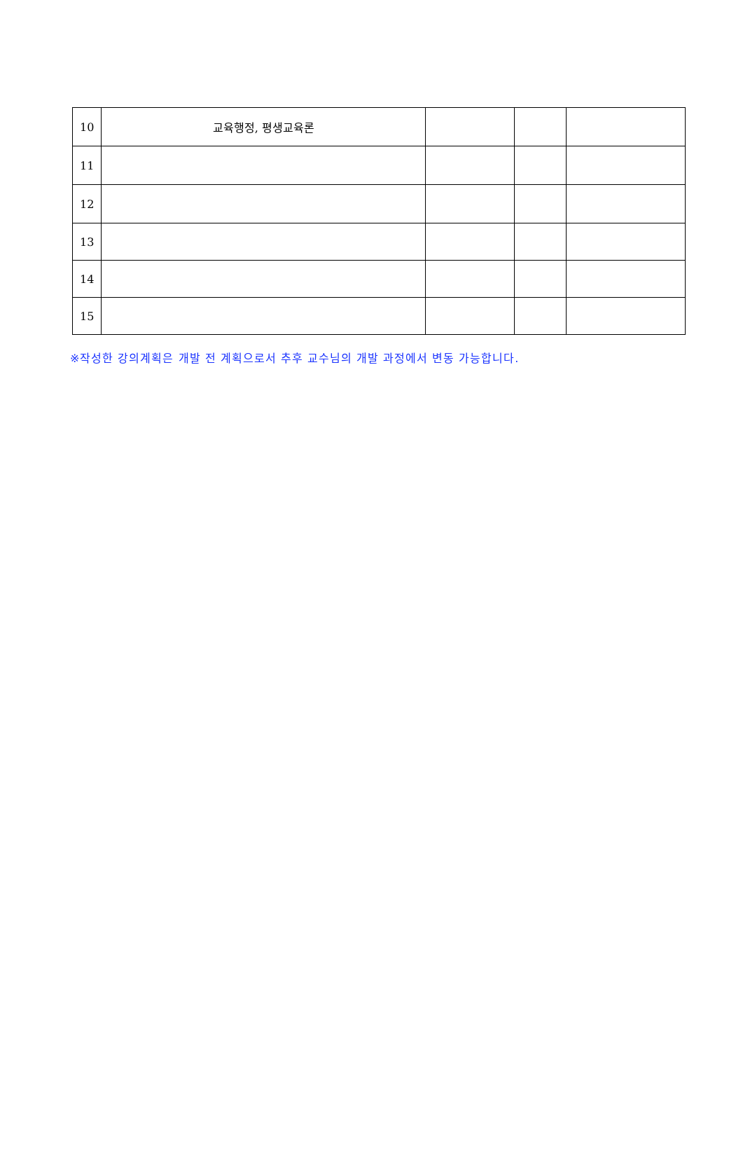| 10 | 교육행정, 평생교육론 | | | |
| 11 | | | | |
| 12 | | | | |
| 13 | | | | |
| 14 | | | | |
| 15 | | | | |
※작성한 강의계획은 개발 전 계획으로서 추후 교수님의 개발 과정에서 변동 가능합니다.